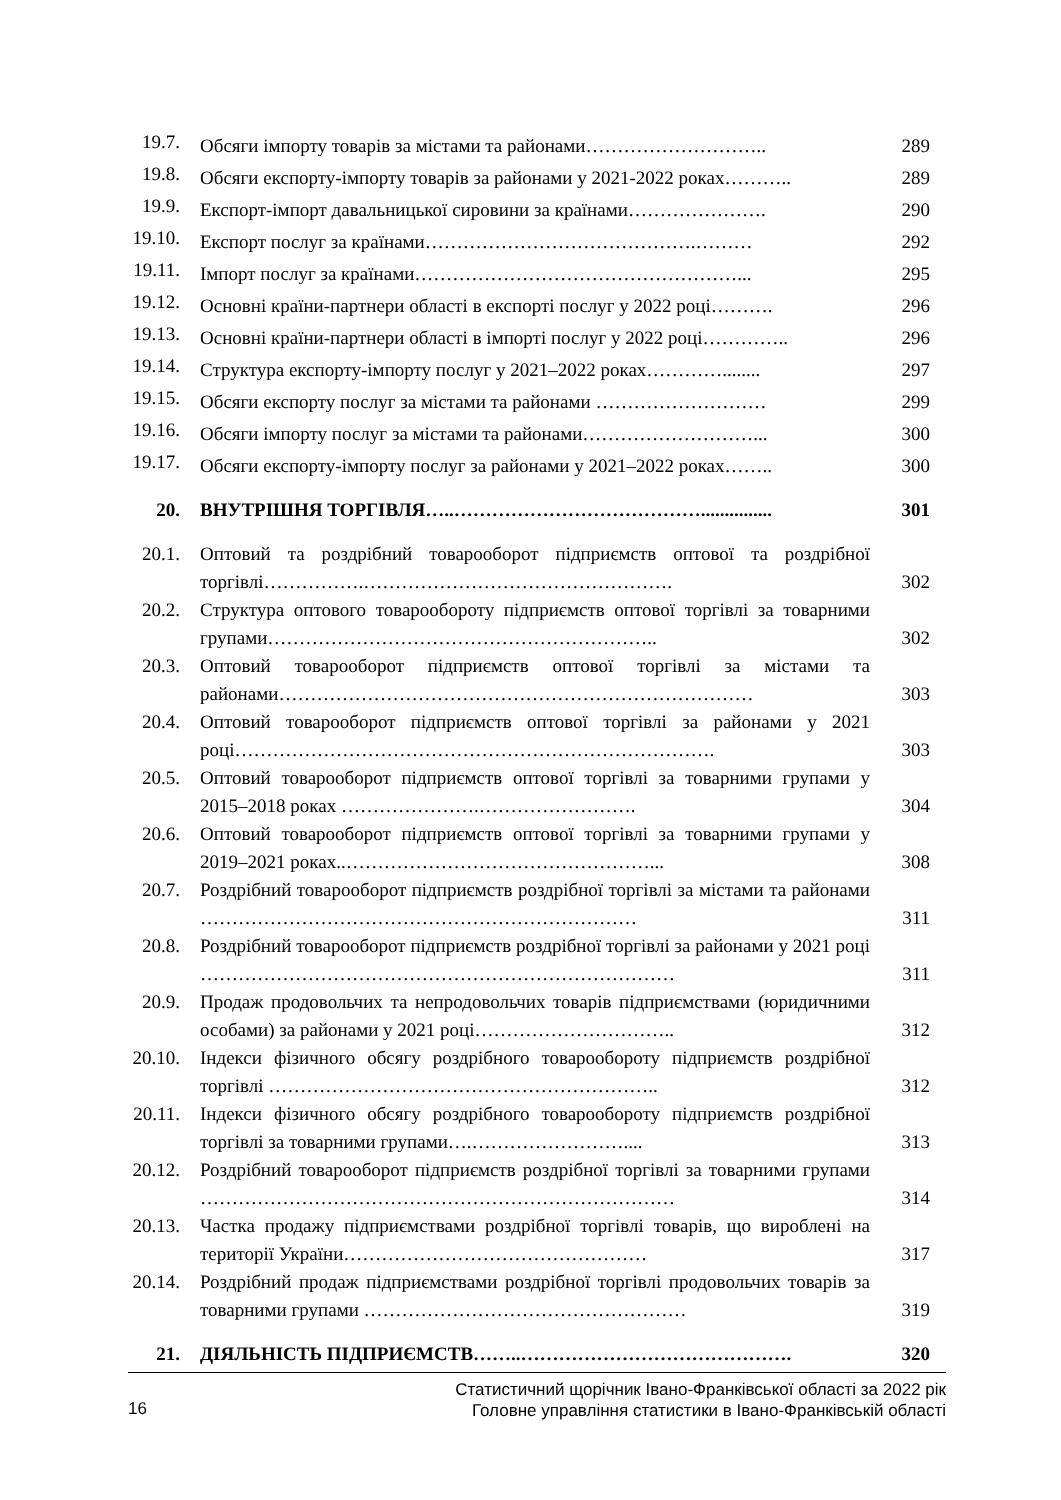| 19.7. | Обсяги імпорту товарів за містами та районами……………………….. | 289 |
| 19.8. | Обсяги експорту-імпорту товарів за районами у 2021-2022 роках……….. | 289 |
| 19.9. | Експорт-імпорт давальницької сировини за країнами…………………. | 290 |
| 19.10. | Експорт послуг за країнами…………………………………….……… | 292 |
| 19.11. | Імпорт послуг за країнами……………………………………………... | 295 |
| 19.12. | Основні країни-партнери області в експорті послуг у 2022 році………. | 296 |
| 19.13. | Основні країни-партнери області в імпорті послуг у 2022 році………….. | 296 |
| 19.14. | Структура експорту-імпорту послуг у 2021–2022 роках…………........ | 297 |
| 19.15. | Обсяги експорту послуг за містами та районами ……………………… | 299 |
| 19.16. | Обсяги імпорту послуг за містами та районами………………………... | 300 |
| 19.17. | Обсяги експорту-імпорту послуг за районами у 2021–2022 роках…….. | 300 |
| 20. | ВНУТРІШНЯ ТОРГІВЛЯ…..…………………………………............... | 301 |
| 20.1. | Оптовий та роздрібний товарооборот підприємств оптової та роздрібної торгівлі…………….…………………………………………. | 302 |
| 20.2. | Структура оптового товарообороту підприємств оптової торгівлі за товарними групами…………………………………………………….. | 302 |
| 20.3. | Оптовий товарооборот підприємств оптової торгівлі за містами та районами………………………………………………………………… | 303 |
| 20.4. | Оптовий товарооборот підприємств оптової торгівлі за районами у 2021 році…………………………………………………………………. | 303 |
| 20.5. | Оптовий товарооборот підприємств оптової торгівлі за товарними групами у 2015–2018 роках ………………….……………………. | 304 |
| 20.6. | Оптовий товарооборот підприємств оптової торгівлі за товарними групами у 2019–2021 роках..…………………………………………... | 308 |
| 20.7. | Роздрібний товарооборот підприємств роздрібної торгівлі за містами та районами …………………………………………………………… | 311 |
| 20.8. | Роздрібний товарооборот підприємств роздрібної торгівлі за районами у 2021 році ………………………………………………………………… | 311 |
| 20.9. | Продаж продовольчих та непродовольчих товарів підприємствами (юридичними особами) за районами у 2021 році………………………….. | 312 |
| 20.10. | Індекси фізичного обсягу роздрібного товарообороту підприємств роздрібної торгівлі …………………………………………………….. | 312 |
| 20.11. | Індекси фізичного обсягу роздрібного товарообороту підприємств роздрібної торгівлі за товарними групами….…………………….... | 313 |
| 20.12. | Роздрібний товарооборот підприємств роздрібної торгівлі за товарними групами ………………………………………………………………… | 314 |
| 20.13. | Частка продажу підприємствами роздрібної торгівлі товарів, що вироблені на території України………………………………………… | 317 |
| 20.14. | Роздрібний продаж підприємствами роздрібної торгівлі продовольчих товарів за товарними групами …………………………………………… | 319 |
| 21. | ДІЯЛЬНІСТЬ ПІДПРИЄМСТВ……..……………………………………. | 320 |
16
Статистичний щорічник Івано-Франківської області за 2022 рік
Головне управління статистики в Івано-Франківській області